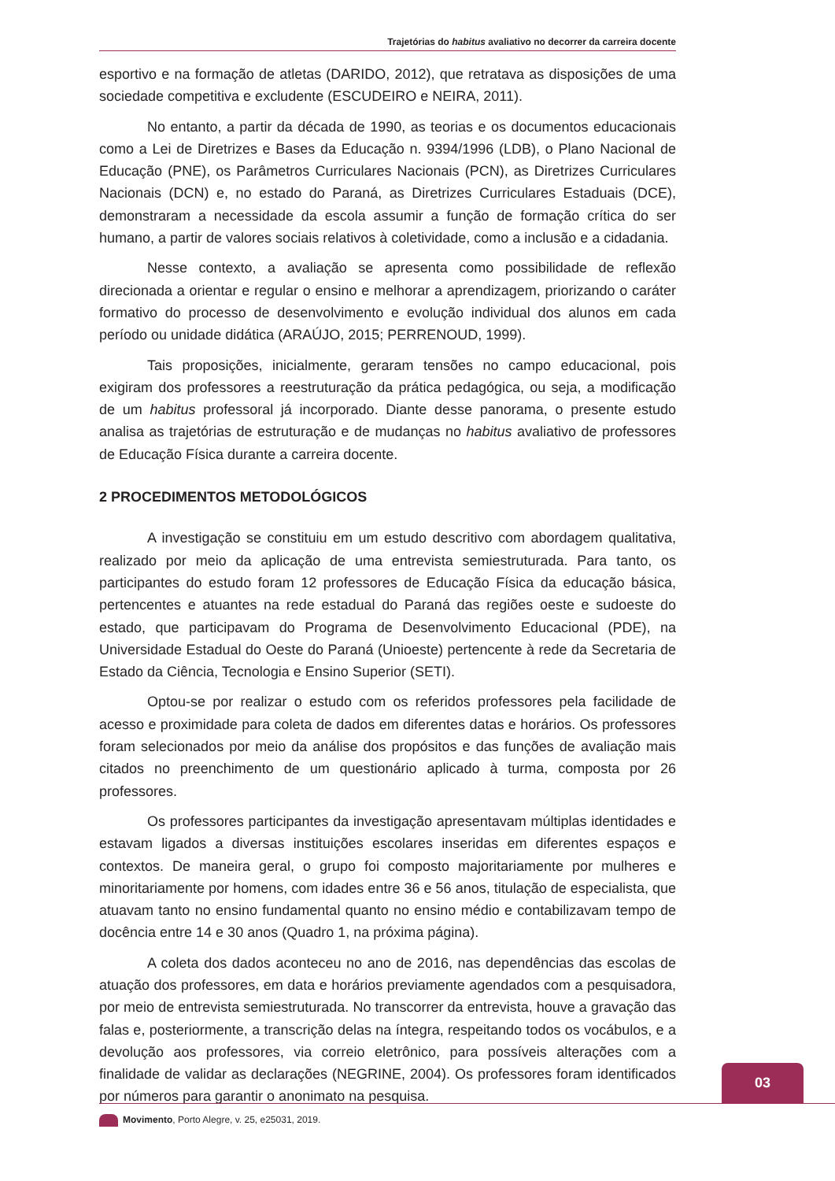Trajetórias do habitus avaliativo no decorrer da carreira docente
esportivo e na formação de atletas (DARIDO, 2012), que retratava as disposições de uma sociedade competitiva e excludente (ESCUDEIRO e NEIRA, 2011).
No entanto, a partir da década de 1990, as teorias e os documentos educacionais como a Lei de Diretrizes e Bases da Educação n. 9394/1996 (LDB), o Plano Nacional de Educação (PNE), os Parâmetros Curriculares Nacionais (PCN), as Diretrizes Curriculares Nacionais (DCN) e, no estado do Paraná, as Diretrizes Curriculares Estaduais (DCE), demonstraram a necessidade da escola assumir a função de formação crítica do ser humano, a partir de valores sociais relativos à coletividade, como a inclusão e a cidadania.
Nesse contexto, a avaliação se apresenta como possibilidade de reflexão direcionada a orientar e regular o ensino e melhorar a aprendizagem, priorizando o caráter formativo do processo de desenvolvimento e evolução individual dos alunos em cada período ou unidade didática (ARAÚJO, 2015; PERRENOUD, 1999).
Tais proposições, inicialmente, geraram tensões no campo educacional, pois exigiram dos professores a reestruturação da prática pedagógica, ou seja, a modificação de um habitus professoral já incorporado. Diante desse panorama, o presente estudo analisa as trajetórias de estruturação e de mudanças no habitus avaliativo de professores de Educação Física durante a carreira docente.
2 PROCEDIMENTOS METODOLÓGICOS
A investigação se constituiu em um estudo descritivo com abordagem qualitativa, realizado por meio da aplicação de uma entrevista semiestruturada. Para tanto, os participantes do estudo foram 12 professores de Educação Física da educação básica, pertencentes e atuantes na rede estadual do Paraná das regiões oeste e sudoeste do estado, que participavam do Programa de Desenvolvimento Educacional (PDE), na Universidade Estadual do Oeste do Paraná (Unioeste) pertencente à rede da Secretaria de Estado da Ciência, Tecnologia e Ensino Superior (SETI).
Optou-se por realizar o estudo com os referidos professores pela facilidade de acesso e proximidade para coleta de dados em diferentes datas e horários. Os professores foram selecionados por meio da análise dos propósitos e das funções de avaliação mais citados no preenchimento de um questionário aplicado à turma, composta por 26 professores.
Os professores participantes da investigação apresentavam múltiplas identidades e estavam ligados a diversas instituições escolares inseridas em diferentes espaços e contextos. De maneira geral, o grupo foi composto majoritariamente por mulheres e minoritariamente por homens, com idades entre 36 e 56 anos, titulação de especialista, que atuavam tanto no ensino fundamental quanto no ensino médio e contabilizavam tempo de docência entre 14 e 30 anos (Quadro 1, na próxima página).
A coleta dos dados aconteceu no ano de 2016, nas dependências das escolas de atuação dos professores, em data e horários previamente agendados com a pesquisadora, por meio de entrevista semiestruturada. No transcorrer da entrevista, houve a gravação das falas e, posteriormente, a transcrição delas na íntegra, respeitando todos os vocábulos, e a devolução aos professores, via correio eletrônico, para possíveis alterações com a finalidade de validar as declarações (NEGRINE, 2004). Os professores foram identificados por números para garantir o anonimato na pesquisa.
03
Movimento, Porto Alegre, v. 25, e25031, 2019.